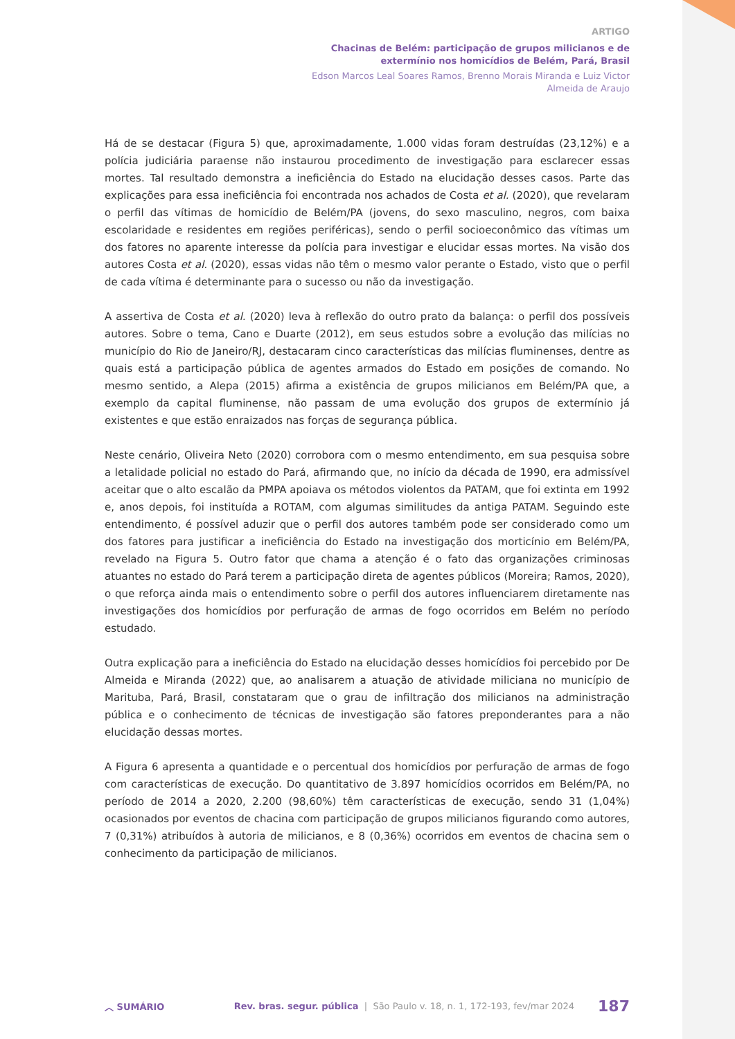ARTIGO
Chacinas de Belém: participação de grupos milicianos e de extermínio nos homicídios de Belém, Pará, Brasil
Edson Marcos Leal Soares Ramos, Brenno Morais Miranda e Luiz Victor Almeida de Araujo
Há de se destacar (Figura 5) que, aproximadamente, 1.000 vidas foram destruídas (23,12%) e a polícia judiciária paraense não instaurou procedimento de investigação para esclarecer essas mortes. Tal resultado demonstra a ineficiência do Estado na elucidação desses casos. Parte das explicações para essa ineficiência foi encontrada nos achados de Costa et al. (2020), que revelaram o perfil das vítimas de homicídio de Belém/PA (jovens, do sexo masculino, negros, com baixa escolaridade e residentes em regiões periféricas), sendo o perfil socioeconômico das vítimas um dos fatores no aparente interesse da polícia para investigar e elucidar essas mortes. Na visão dos autores Costa et al. (2020), essas vidas não têm o mesmo valor perante o Estado, visto que o perfil de cada vítima é determinante para o sucesso ou não da investigação.
A assertiva de Costa et al. (2020) leva à reflexão do outro prato da balança: o perfil dos possíveis autores. Sobre o tema, Cano e Duarte (2012), em seus estudos sobre a evolução das milícias no município do Rio de Janeiro/RJ, destacaram cinco características das milícias fluminenses, dentre as quais está a participação pública de agentes armados do Estado em posições de comando. No mesmo sentido, a Alepa (2015) afirma a existência de grupos milicianos em Belém/PA que, a exemplo da capital fluminense, não passam de uma evolução dos grupos de extermínio já existentes e que estão enraizados nas forças de segurança pública.
Neste cenário, Oliveira Neto (2020) corrobora com o mesmo entendimento, em sua pesquisa sobre a letalidade policial no estado do Pará, afirmando que, no início da década de 1990, era admissível aceitar que o alto escalão da PMPA apoiava os métodos violentos da PATAM, que foi extinta em 1992 e, anos depois, foi instituída a ROTAM, com algumas similitudes da antiga PATAM. Seguindo este entendimento, é possível aduzir que o perfil dos autores também pode ser considerado como um dos fatores para justificar a ineficiência do Estado na investigação dos morticínio em Belém/PA, revelado na Figura 5. Outro fator que chama a atenção é o fato das organizações criminosas atuantes no estado do Pará terem a participação direta de agentes públicos (Moreira; Ramos, 2020), o que reforça ainda mais o entendimento sobre o perfil dos autores influenciarem diretamente nas investigações dos homicídios por perfuração de armas de fogo ocorridos em Belém no período estudado.
Outra explicação para a ineficiência do Estado na elucidação desses homicídios foi percebido por De Almeida e Miranda (2022) que, ao analisarem a atuação de atividade miliciana no município de Marituba, Pará, Brasil, constataram que o grau de infiltração dos milicianos na administração pública e o conhecimento de técnicas de investigação são fatores preponderantes para a não elucidação dessas mortes.
A Figura 6 apresenta a quantidade e o percentual dos homicídios por perfuração de armas de fogo com características de execução. Do quantitativo de 3.897 homicídios ocorridos em Belém/PA, no período de 2014 a 2020, 2.200 (98,60%) têm características de execução, sendo 31 (1,04%) ocasionados por eventos de chacina com participação de grupos milicianos figurando como autores, 7 (0,31%) atribuídos à autoria de milicianos, e 8 (0,36%) ocorridos em eventos de chacina sem o conhecimento da participação de milicianos.
︿ SUMÁRIO Rev. bras. segur. pública | São Paulo v. 18, n. 1, 172-193, fev/mar 2024 187